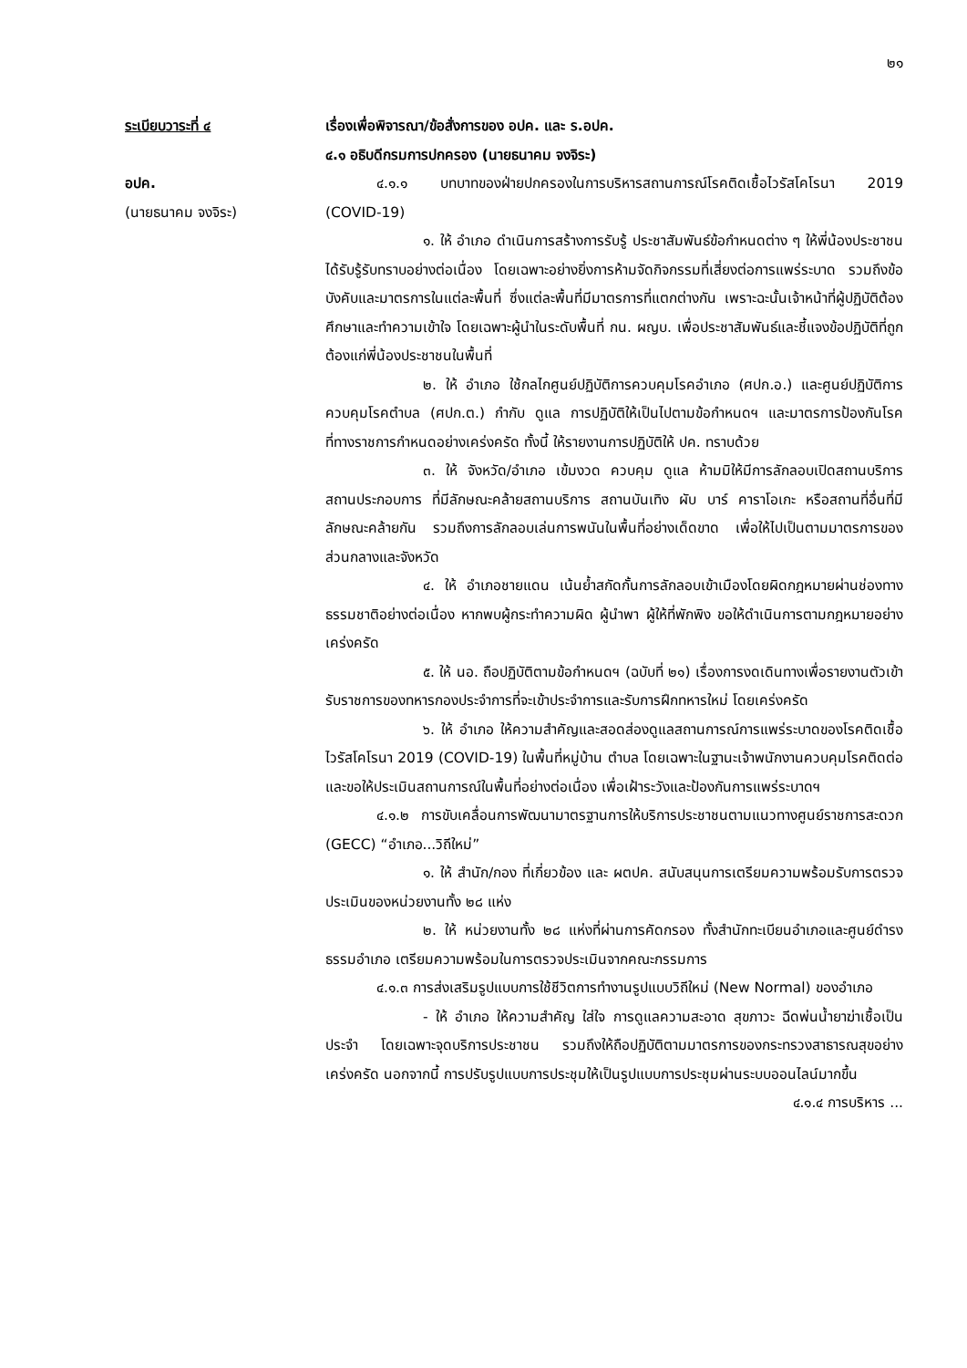๒๑
ระเบียบวาระที่ ๔ เรื่องเพื่อพิจารณา/ข้อสั่งการของ อปค. และ ร.อปค.
๔.๑ อธิบดีกรมการปกครอง (นายธนาคม จงจิระ)
อปค.
(นายธนาคม จงจิระ)
๔.๑.๑ บทบาทของฝ่ายปกครองในการบริหารสถานการณ์โรคติดเชื้อไวรัสโคโรนา 2019 (COVID-19)
๑. ให้ อำเภอ ดำเนินการสร้างการรับรู้ ประชาสัมพันธ์ข้อกำหนดต่าง ๆ ให้พี่น้องประชาชนได้รับรู้รับทราบอย่างต่อเนื่อง โดยเฉพาะอย่างยิ่งการห้ามจัดกิจกรรมที่เสี่ยงต่อการแพร่ระบาด รวมถึงข้อบังคับและมาตรการในแต่ละพื้นที่ ซึ่งแต่ละพื้นที่มีมาตรการที่แตกต่างกัน เพราะฉะนั้นเจ้าหน้าที่ผู้ปฏิบัติต้องศึกษาและทำความเข้าใจ โดยเฉพาะผู้นำในระดับพื้นที่ กน. ผญบ. เพื่อประชาสัมพันธ์และชี้แจงข้อปฏิบัติที่ถูกต้องแก่พี่น้องประชาชนในพื้นที่
๒. ให้ อำเภอ ใช้กลไกศูนย์ปฏิบัติการควบคุมโรคอำเภอ (ศปก.อ.) และศูนย์ปฏิบัติการควบคุมโรคตำบล (ศปก.ต.) กำกับ ดูแล การปฏิบัติให้เป็นไปตามข้อกำหนดฯ และมาตรการป้องกันโรคที่ทางราชการกำหนดอย่างเคร่งครัด ทั้งนี้ ให้รายงานการปฏิบัติให้ ปค. ทราบด้วย
๓. ให้ จังหวัด/อำเภอ เข้มงวด ควบคุม ดูแล ห้ามมิให้มีการลักลอบเปิดสถานบริการ สถานประกอบการ ที่มีลักษณะคล้ายสถานบริการ สถานบันเทิง ผับ บาร์ คาราโอเกะ หรือสถานที่อื่นที่มีลักษณะคล้ายกัน รวมถึงการลักลอบเล่นการพนันในพื้นที่อย่างเด็ดขาด เพื่อให้ไปเป็นตามมาตรการของส่วนกลางและจังหวัด
๔. ให้ อำเภอชายแดน เน้นย้ำสกัดกั้นการลักลอบเข้าเมืองโดยผิดกฎหมายผ่านช่องทางธรรมชาติอย่างต่อเนื่อง หากพบผู้กระทำความผิด ผู้นำพา ผู้ให้ที่พักพิง ขอให้ดำเนินการตามกฎหมายอย่างเคร่งครัด
๕. ให้ นอ. ถือปฏิบัติตามข้อกำหนดฯ (ฉบับที่ ๒๑) เรื่องการงดเดินทางเพื่อรายงานตัวเข้ารับราชการของทหารกองประจำการที่จะเข้าประจำการและรับการฝึกทหารใหม่ โดยเคร่งครัด
๖. ให้ อำเภอ ให้ความสำคัญและสอดส่องดูแลสถานการณ์การแพร่ระบาดของโรคติดเชื้อไวรัสโคโรนา 2019 (COVID-19) ในพื้นที่หมู่บ้าน ตำบล โดยเฉพาะในฐานะเจ้าพนักงานควบคุมโรคติดต่อ และขอให้ประเมินสถานการณ์ในพื้นที่อย่างต่อเนื่อง เพื่อเฝ้าระวังและป้องกันการแพร่ระบาดฯ
๔.๑.๒ การขับเคลื่อนการพัฒนามาตรฐานการให้บริการประชาชนตามแนวทางศูนย์ราชการสะดวก (GECC) “อำเภอ...วิถีใหม่”
๑. ให้ สำนัก/กอง ที่เกี่ยวข้อง และ ผตปค. สนับสนุนการเตรียมความพร้อมรับการตรวจประเมินของหน่วยงานทั้ง ๒๘ แห่ง
๒. ให้ หน่วยงานทั้ง ๒๘ แห่งที่ผ่านการคัดกรอง ทั้งสำนักทะเบียนอำเภอและศูนย์ดำรงธรรมอำเภอ เตรียมความพร้อมในการตรวจประเมินจากคณะกรรมการ
๔.๑.๓ การส่งเสริมรูปแบบการใช้ชีวิตการทำงานรูปแบบวิถีใหม่ (New Normal) ของอำเภอ
- ให้ อำเภอ ให้ความสำคัญ ใส่ใจ การดูแลความสะอาด สุขภาวะ ฉีดพ่นน้ำยาฆ่าเชื้อเป็นประจำ โดยเฉพาะจุดบริการประชาชน รวมถึงให้ถือปฏิบัติตามมาตรการของกระทรวงสาธารณสุขอย่างเคร่งครัด นอกจากนี้ การปรับรูปแบบการประชุมให้เป็นรูปแบบการประชุมผ่านระบบออนไลน์มากขึ้น
๔.๑.๔ การบริหาร ...